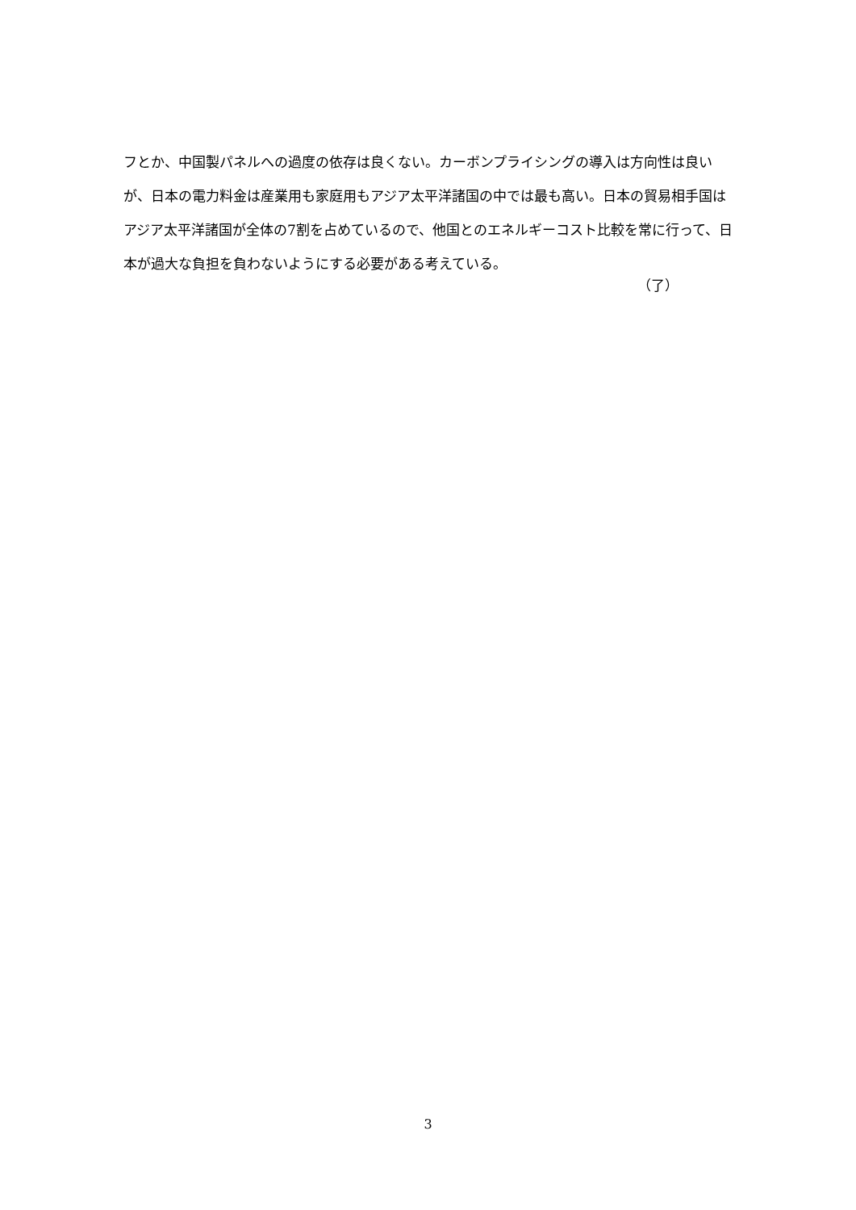フとか、中国製パネルへの過度の依存は良くない。カーボンプライシングの導入は方向性は良いが、日本の電力料金は産業用も家庭用もアジア太平洋諸国の中では最も高い。日本の貿易相手国はアジア太平洋諸国が全体の7割を占めているので、他国とのエネルギーコスト比較を常に行って、日本が過大な負担を負わないようにする必要がある考えている。
（了）
3